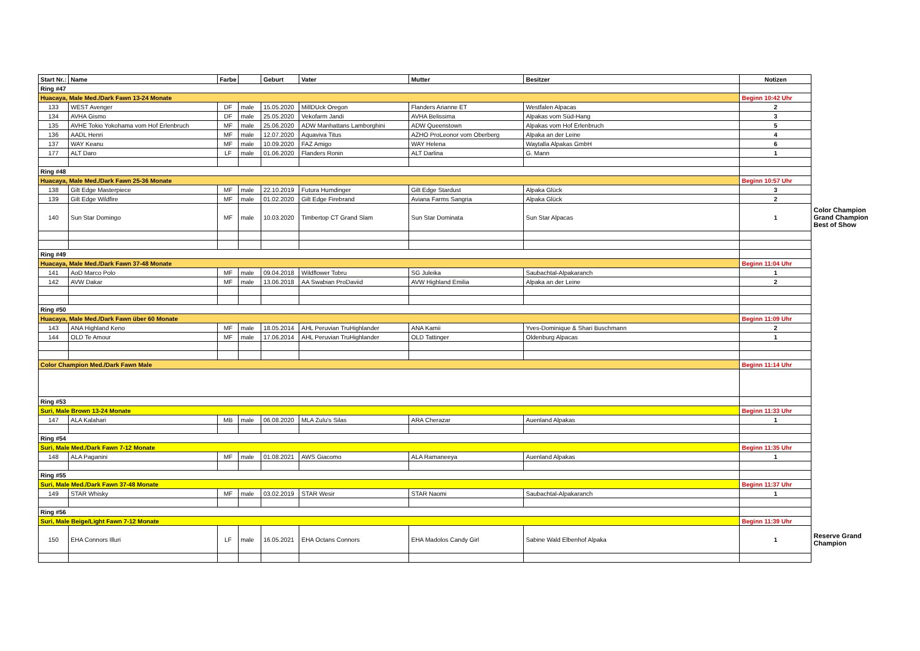| Start Nr.: | Name | Farbe | | Geburt | Vater | Mutter | Besitzer | Notizen | |
| Ring #47 | | | | | | | | | |
| Huacaya, Male Med./Dark Fawn 13-24 Monate | | | | | | | | Beginn 10:42 Uhr | |
| 133 | WEST Avenger | DF | male | 15.05.2020 | MillDUck Oregon | Flanders Arianne ET | Westfalen Alpacas | 2 | |
| 134 | AVHA Gismo | DF | male | 25.05.2020 | Vekofarm Jandi | AVHA Belissima | Alpakas vom Süd-Hang | 3 | |
| 135 | AVHE Tokio Yokohama vom Hof Erlenbruch | MF | male | 25.06.2020 | ADW Manhattans Lamborghini | ADW Queenstown | Alpakas vom Hof Erlenbruch | 5 | |
| 136 | AADL Henri | MF | male | 12.07.2020 | Aquaviva Titus | AZHO ProLeonor vom Oberberg | Alpaka an der Leine | 4 | |
| 137 | WAY Keanu | MF | male | 10.09.2020 | FAZ Amigo | WAY Helena | Waytalla Alpakas GmbH | 6 | |
| 177 | ALT Daro | LF | male | 01.06.2020 | Flanders Ronin | ALT Darlina | G. Mann | 1 | |
| Ring #48 | | | | | | | | | |
| Huacaya, Male Med./Dark Fawn 25-36 Monate | | | | | | | | Beginn 10:57 Uhr | |
| 138 | Gilt Edge Masterpiece | MF | male | 22.10.2019 | Futura Humdinger | Gilt Edge Stardust | Alpaka Glück | 3 | |
| 139 | Gilt Edge Wildfire | MF | male | 01.02.2020 | Gilt Edge Firebrand | Aviana Farms Sangria | Alpaka Glück | 2 | |
| 140 | Sun Star Domingo | MF | male | 10.03.2020 | Timbertop CT Grand Slam | Sun Star Dominata | Sun Star Alpacas | 1 | Color Champion Grand Champion Best of Show |
| Ring #49 | | | | | | | | | |
| Huacaya, Male Med./Dark Fawn 37-48 Monate | | | | | | | | Beginn 11:04 Uhr | |
| 141 | AoD Marco Polo | MF | male | 09.04.2018 | Wildflower Tobru | SG Juleika | Saubachtal-Alpakaranch | 1 | |
| 142 | AVW Dakar | MF | male | 13.06.2018 | AA Swabian ProDaviid | AVW Highland Emilia | Alpaka an der Leine | 2 | |
| Ring #50 | | | | | | | | | |
| Huacaya, Male Med./Dark Fawn über 60 Monate | | | | | | | | Beginn 11:09 Uhr | |
| 143 | ANA Highland Keno | MF | male | 18.05.2014 | AHL Peruvian TruHighlander | ANA Kamii | Yves-Dominique & Shari Buschmann | 2 | |
| 144 | OLD Te Amour | MF | male | 17.06.2014 | AHL Peruvian TruHighlander | OLD Tattinger | Oldenburg Alpacas | 1 | |
| Color Champion Med./Dark Fawn Male | | | | | | | | Beginn 11:14 Uhr | |
| Ring #53 | | | | | | | | | |
| Suri, Male Brown 13-24 Monate | | | | | | | | Beginn 11:33 Uhr | |
| 147 | ALA Kalahari | MB | male | 06.08.2020 | MLA Zulu's Silas | ARA Cherazar | Auenland Alpakas | 1 | |
| Ring #54 | | | | | | | | | |
| Suri, Male Med./Dark Fawn 7-12 Monate | | | | | | | | Beginn 11:35 Uhr | |
| 148 | ALA Paganini | MF | male | 01.08.2021 | AWS Giacomo | ALA Ramaneeya | Auenland Alpakas | 1 | |
| Ring #55 | | | | | | | | | |
| Suri, Male Med./Dark Fawn 37-48 Monate | | | | | | | | Beginn 11:37 Uhr | |
| 149 | STAR Whisky | MF | male | 03.02.2019 | STAR Wesir | STAR Naomi | Saubachtal-Alpakaranch | 1 | |
| Ring #56 | | | | | | | | | |
| Suri, Male Beige/Light Fawn 7-12 Monate | | | | | | | | Beginn 11:39 Uhr | |
| 150 | EHA Connors Illuri | LF | male | 16.05.2021 | EHA Octans Connors | EHA Madolos Candy Girl | Sabine Wald Elbenhof Alpaka | 1 | Reserve Grand Champion |